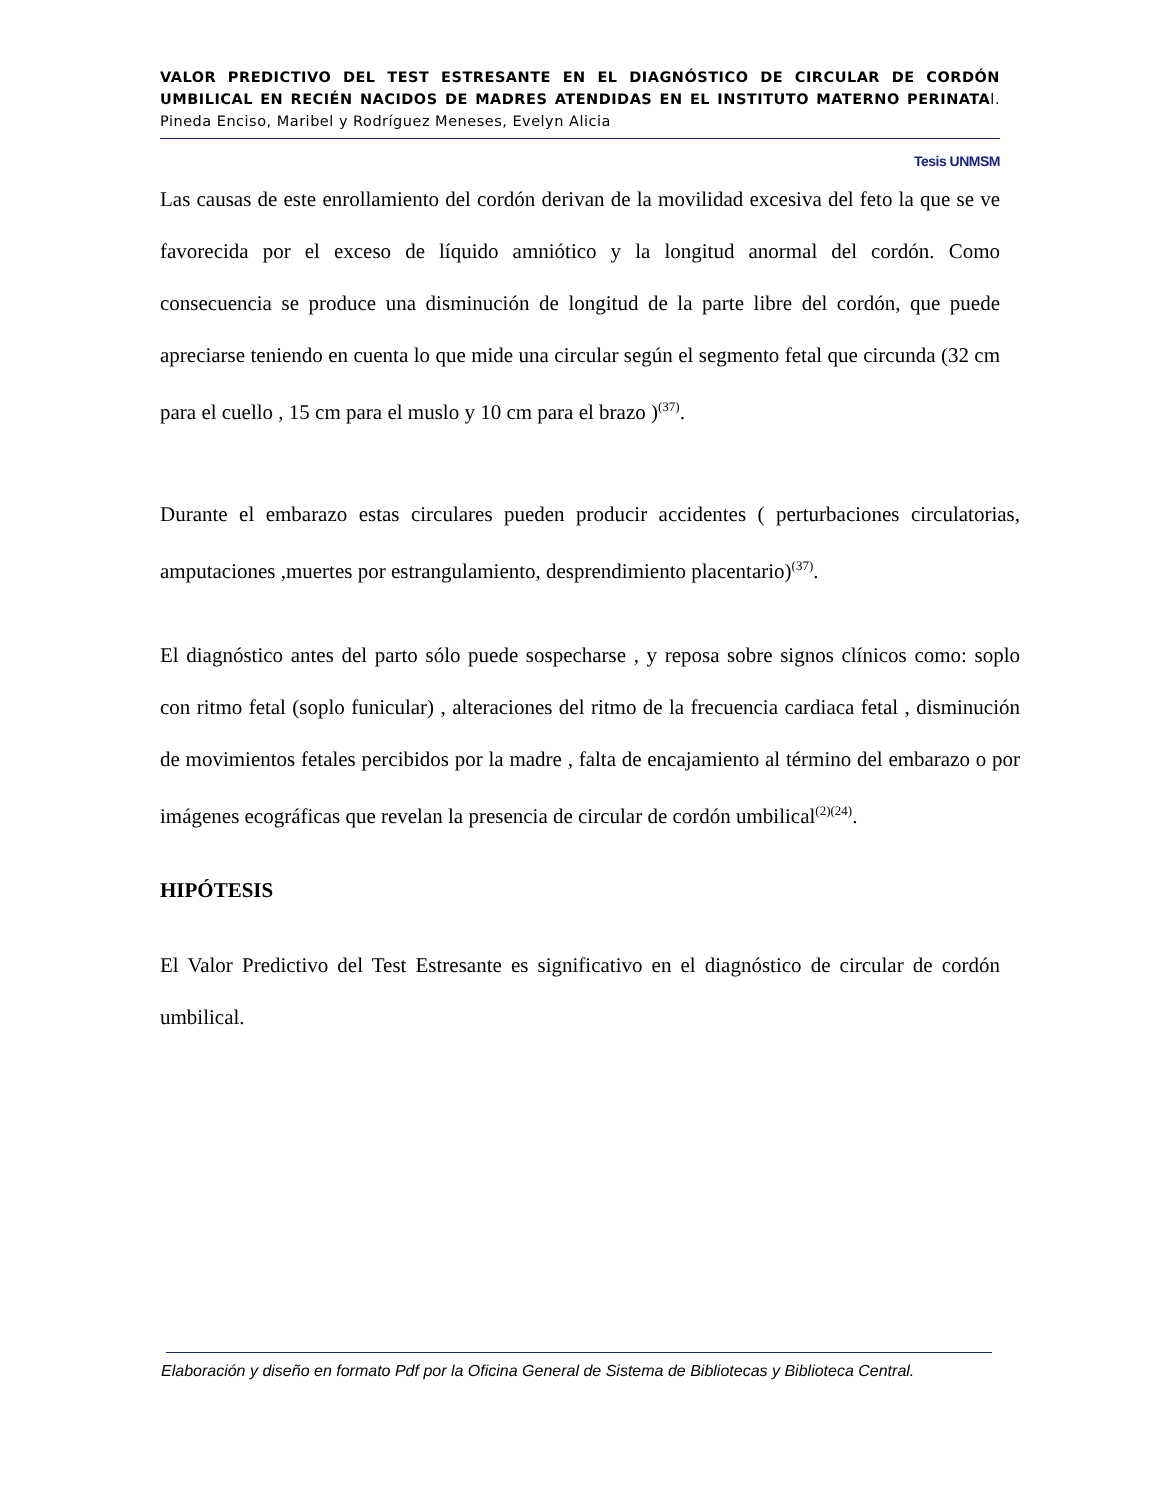VALOR PREDICTIVO DEL TEST ESTRESANTE EN EL DIAGNÓSTICO DE CIRCULAR DE CORDÓN UMBILICAL EN RECIÉN NACIDOS DE MADRES ATENDIDAS EN EL INSTITUTO MATERNO PERINATAl. Pineda Enciso, Maribel y Rodríguez Meneses, Evelyn Alicia
Tesis UNMSM
Las causas de este enrollamiento del cordón derivan de la movilidad excesiva del feto la que se ve favorecida por el exceso de líquido amniótico y la longitud anormal del cordón. Como consecuencia se produce una disminución de longitud de la parte libre del cordón, que puede apreciarse teniendo en cuenta lo que mide una circular según el segmento fetal que circunda (32 cm para el cuello , 15 cm para el muslo y 10 cm para el brazo )<sup>(37)</sup>.
Durante el embarazo estas circulares pueden producir accidentes ( perturbaciones circulatorias, amputaciones ,muertes por estrangulamiento, desprendimiento placentario)<sup>(37)</sup>.
El diagnóstico antes del parto sólo puede sospecharse , y reposa sobre signos clínicos como: soplo con ritmo fetal (soplo funicular) , alteraciones del ritmo de la frecuencia cardiaca fetal , disminución de movimientos fetales percibidos por la madre , falta de encajamiento al término del embarazo o por imágenes ecográficas que revelan la presencia de circular de cordón umbilical<sup>(2)(24)</sup>.
HIPÓTESIS
El Valor Predictivo del Test Estresante es significativo en el diagnóstico de circular de cordón umbilical.
Elaboración y diseño en formato Pdf por la Oficina General de Sistema de Bibliotecas y Biblioteca Central.